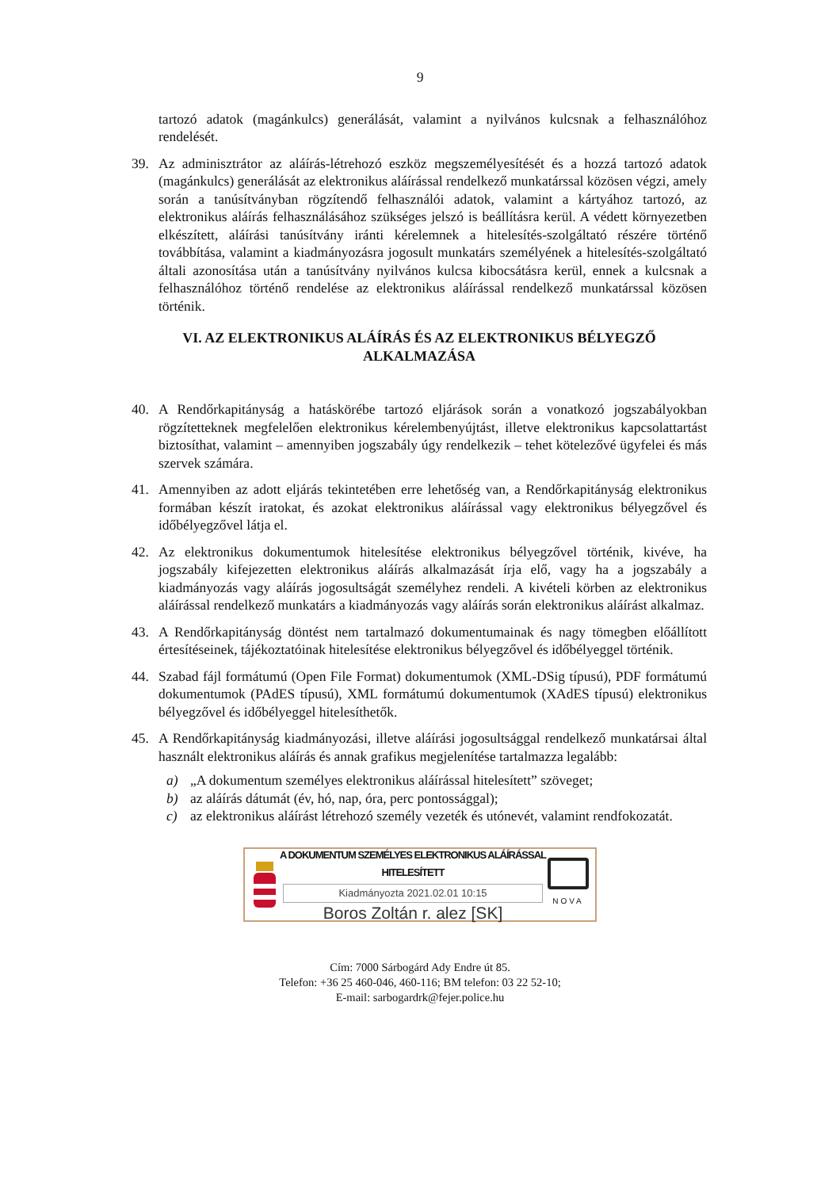9
tartozó adatok (magánkulcs) generálását, valamint a nyilvános kulcsnak a felhasználóhoz rendelését.
39. Az adminisztrátor az aláírás-létrehozó eszköz megszemélyesítését és a hozzá tartozó adatok (magánkulcs) generálását az elektronikus aláírással rendelkező munkatárssal közösen végzi, amely során a tanúsítványban rögzítendő felhasználói adatok, valamint a kártyához tartozó, az elektronikus aláírás felhasználásához szükséges jelszó is beállításra kerül. A védett környezetben elkészített, aláírási tanúsítvány iránti kérelemnek a hitelesítés-szolgáltató részére történő továbbítása, valamint a kiadmányozásra jogosult munkatárs személyének a hitelesítés-szolgáltató általi azonosítása után a tanúsítvány nyilvános kulcsa kibocsátásra kerül, ennek a kulcsnak a felhasználóhoz történő rendelése az elektronikus aláírással rendelkező munkatárssal közösen történik.
VI. AZ ELEKTRONIKUS ALÁÍRÁS ÉS AZ ELEKTRONIKUS BÉLYEGZŐ
ALKALMAZÁSA
40. A Rendőrkapitányság a hatáskörébe tartozó eljárások során a vonatkozó jogszabályokban rögzítetteknek megfelelően elektronikus kérelembenyújtást, illetve elektronikus kapcsolattartást biztosíthat, valamint – amennyiben jogszabály úgy rendelkezik – tehet kötelezővé ügyfelei és más szervek számára.
41. Amennyiben az adott eljárás tekintetében erre lehetőség van, a Rendőrkapitányság elektronikus formában készít iratokat, és azokat elektronikus aláírással vagy elektronikus bélyegzővel és időbélyegzővel látja el.
42. Az elektronikus dokumentumok hitelesítése elektronikus bélyegzővel történik, kivéve, ha jogszabály kifejezetten elektronikus aláírás alkalmazását írja elő, vagy ha a jogszabály a kiadmányozás vagy aláírás jogosultságát személyhez rendeli. A kivételi körben az elektronikus aláírással rendelkező munkatárs a kiadmányozás vagy aláírás során elektronikus aláírást alkalmaz.
43. A Rendőrkapitányság döntést nem tartalmazó dokumentumainak és nagy tömegben előállított értesítéseinek, tájékoztatóinak hitelesítése elektronikus bélyegzővel és időbélyeggel történik.
44. Szabad fájl formátumú (Open File Format) dokumentumok (XML-DSig típusú), PDF formátumú dokumentumok (PAdES típusú), XML formátumú dokumentumok (XAdES típusú) elektronikus bélyegzővel és időbélyeggel hitelesíthetők.
45. A Rendőrkapitányság kiadmányozási, illetve aláírási jogosultsággal rendelkező munkatársai által használt elektronikus aláírás és annak grafikus megjelenítése tartalmazza legalább:
a) „A dokumentum személyes elektronikus aláírással hitelesített” szöveget;
b) az aláírás dátumát (év, hó, nap, óra, perc pontossággal);
c) az elektronikus aláírást létrehozó személy vezeték és utónevét, valamint rendfokozatát.
A DOKUMENTUM SZEMÉLYES ELEKTRONIKUS ALÁÍRÁSSAL HITELESÍTETT
Kiadmányozta 2021.02.01 10:15
Boros Zoltán r. alez [SK]
NOVA
Cím: 7000 Sárbogárd Ady Endre út 85.
Telefon: +36 25 460-046, 460-116; BM telefon: 03 22 52-10;
E-mail: sarbogardrk@fejer.police.hu